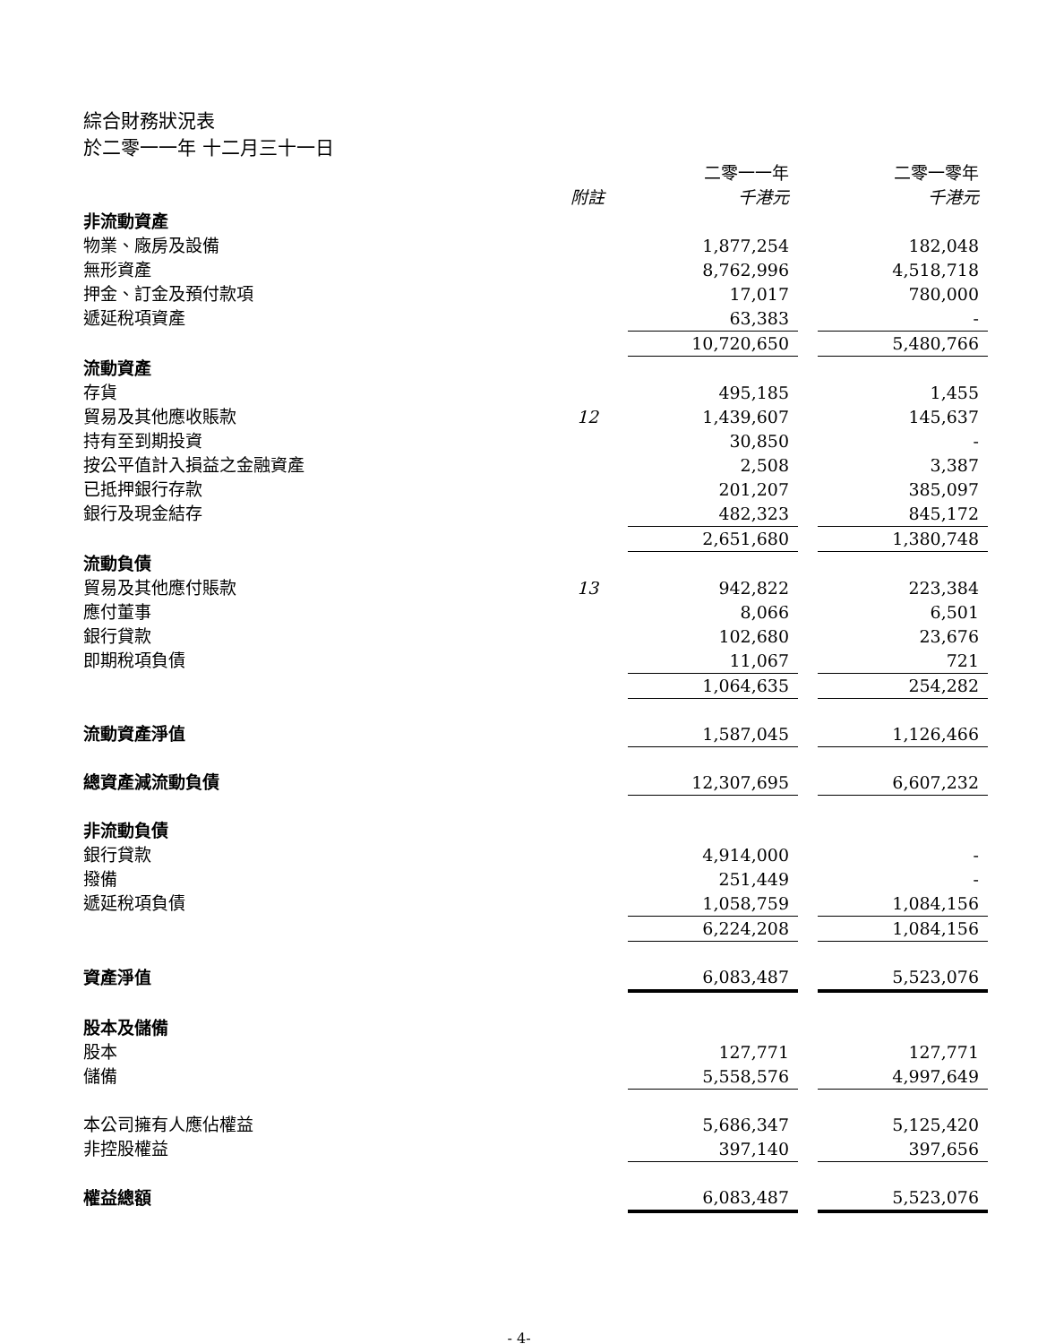綜合財務狀況表
於二零一一年 十二月三十一日
| | | 二零一一年 | | 二零一零年 |
| --- | --- | --- | --- | --- |
| | 附註 | 千港元 | | 千港元 |
| 非流動資產 | | | | |
| 物業、廠房及設備 | | 1,877,254 | | 182,048 |
| 無形資產 | | 8,762,996 | | 4,518,718 |
| 押金、訂金及預付款項 | | 17,017 | | 780,000 |
| 遞延稅項資產 | | 63,383 | | - |
| | | 10,720,650 | | 5,480,766 |
| 流動資產 | | | | |
| 存貨 | | 495,185 | | 1,455 |
| 貿易及其他應收賬款 | 12 | 1,439,607 | | 145,637 |
| 持有至到期投資 | | 30,850 | | - |
| 按公平值計入損益之金融資產 | | 2,508 | | 3,387 |
| 已抵押銀行存款 | | 201,207 | | 385,097 |
| 銀行及現金結存 | | 482,323 | | 845,172 |
| | | 2,651,680 | | 1,380,748 |
| 流動負債 | | | | |
| 貿易及其他應付賬款 | 13 | 942,822 | | 223,384 |
| 應付董事 | | 8,066 | | 6,501 |
| 銀行貸款 | | 102,680 | | 23,676 |
| 即期稅項負債 | | 11,067 | | 721 |
| | | 1,064,635 | | 254,282 |
| 流動資產淨值 | | 1,587,045 | | 1,126,466 |
| 總資產減流動負債 | | 12,307,695 | | 6,607,232 |
| 非流動負債 | | | | |
| 銀行貸款 | | 4,914,000 | | - |
| 撥備 | | 251,449 | | - |
| 遞延稅項負債 | | 1,058,759 | | 1,084,156 |
| | | 6,224,208 | | 1,084,156 |
| 資產淨值 | | 6,083,487 | | 5,523,076 |
| 股本及儲備 | | | | |
| 股本 | | 127,771 | | 127,771 |
| 儲備 | | 5,558,576 | | 4,997,649 |
| 本公司擁有人應佔權益 | | 5,686,347 | | 5,125,420 |
| 非控股權益 | | 397,140 | | 397,656 |
| 權益總額 | | 6,083,487 | | 5,523,076 |
- 4-